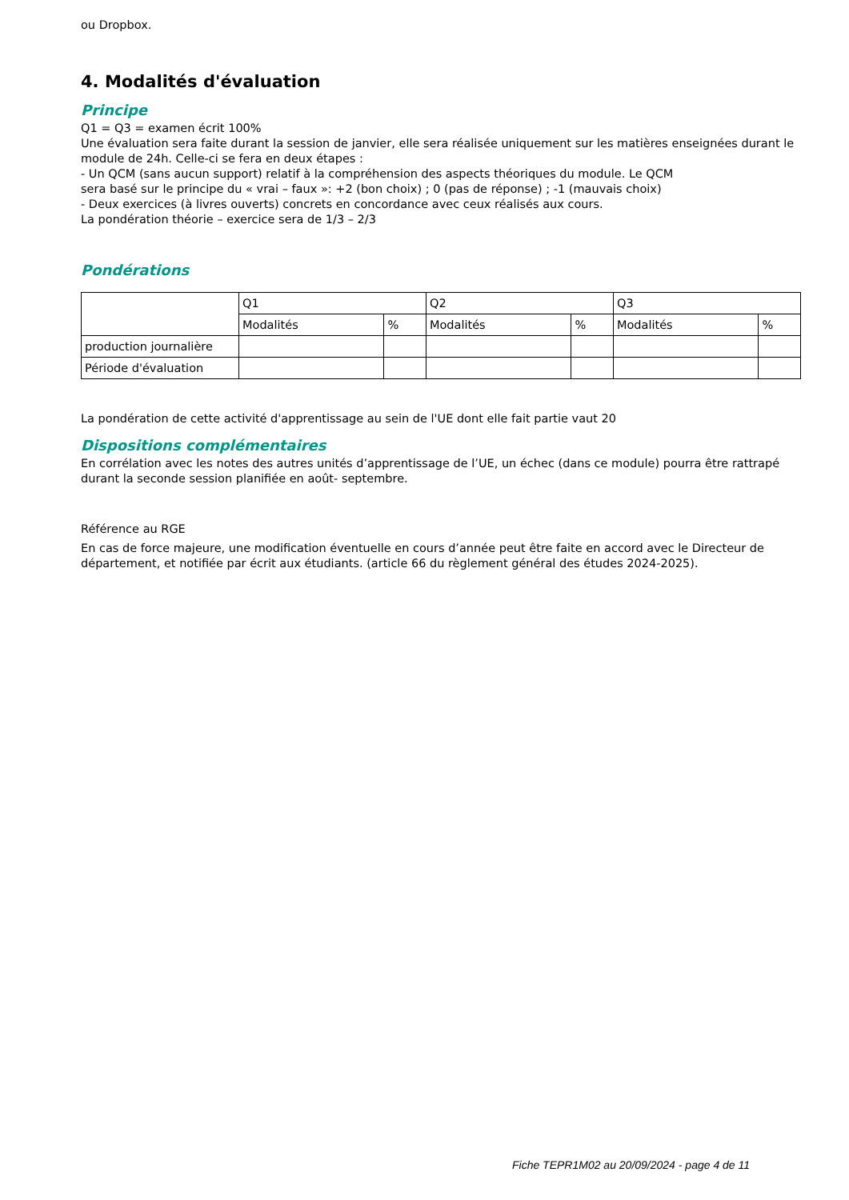ou Dropbox.
4. Modalités d'évaluation
Principe
Q1 = Q3 = examen écrit 100%
Une évaluation sera faite durant la session de janvier, elle sera réalisée uniquement sur les matières enseignées durant le module de 24h. Celle-ci se fera en deux étapes :
- Un QCM (sans aucun support) relatif à la compréhension des aspects théoriques du module. Le QCM
sera basé sur le principe du « vrai – faux »: +2 (bon choix) ; 0 (pas de réponse) ; -1 (mauvais choix)
- Deux exercices (à livres ouverts) concrets en concordance avec ceux réalisés aux cours.
La pondération théorie – exercice sera de 1/3 – 2/3
Pondérations
| | Q1 | | Q2 | | Q3 | |
| | Modalités | % | Modalités | % | Modalités | % |
| production journalière | | | | | | |
| Période d'évaluation | | | | | | |
La pondération de cette activité d'apprentissage au sein de l'UE dont elle fait partie vaut 20
Dispositions complémentaires
En corrélation avec les notes des autres unités d’apprentissage de l’UE, un échec (dans ce module) pourra être rattrapé durant la seconde session planifiée en août- septembre.
Référence au RGE
En cas de force majeure, une modification éventuelle en cours d’année peut être faite en accord avec le Directeur de département, et notifiée par écrit aux étudiants. (article 66 du règlement général des études 2024-2025).
Fiche TEPR1M02 au 20/09/2024 - page 4 de 11